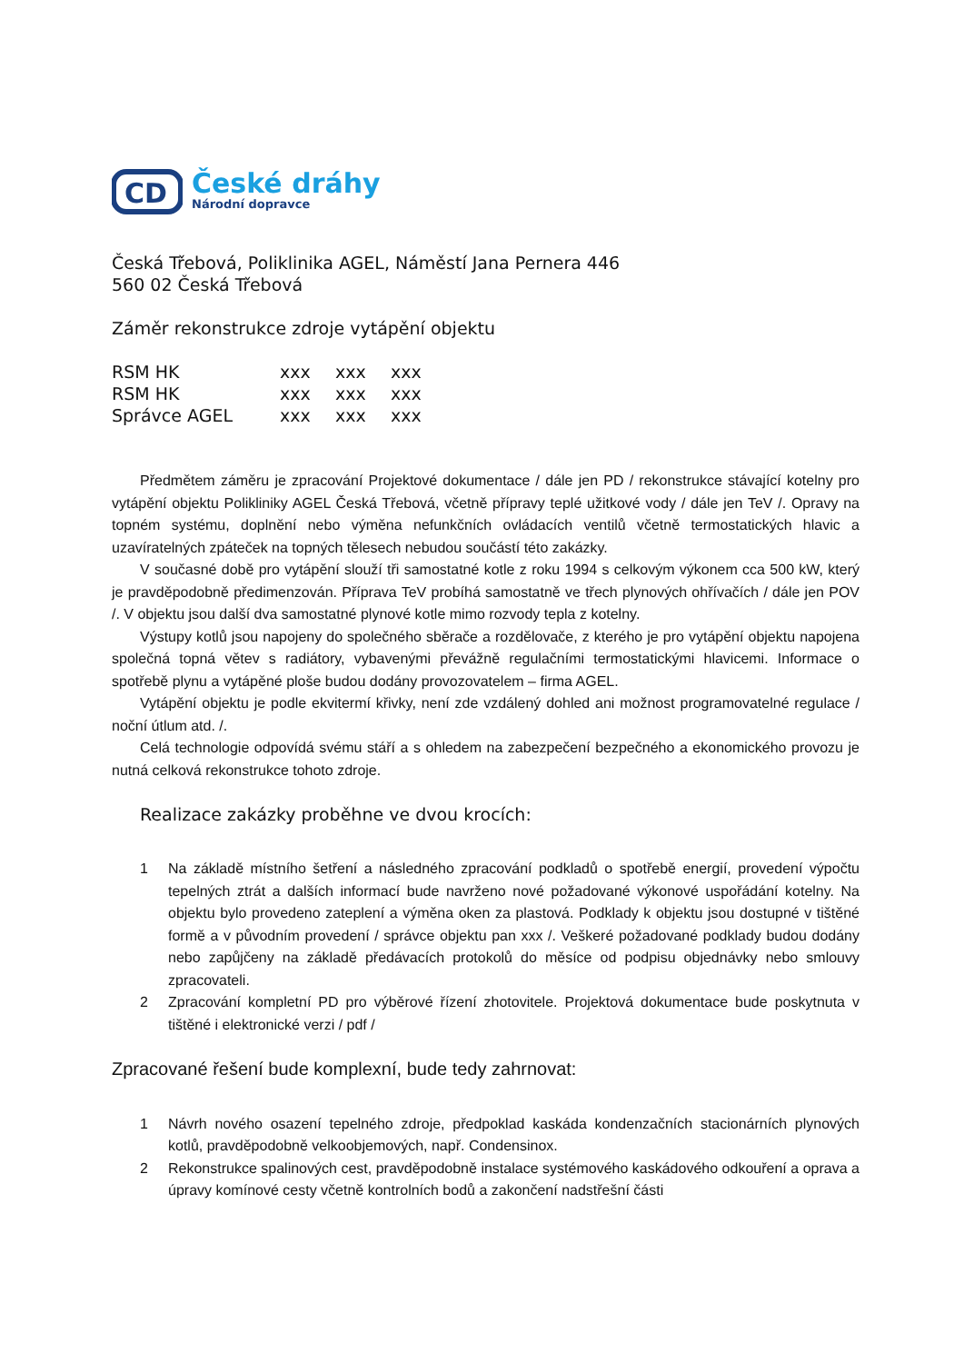CD
České dráhy
Národní dopravce
Česká Třebová, Poliklinika AGEL, Náměstí Jana Pernera 446
560 02 Česká Třebová
Záměr rekonstrukce zdroje vytápění objektu
| RSM HK | xxx | xxx | xxx |
| RSM HK | xxx | xxx | xxx |
| Správce AGEL | xxx | xxx | xxx |
Předmětem záměru je zpracování Projektové dokumentace / dále jen PD / rekonstrukce stávající kotelny pro vytápění objektu Polikliniky AGEL Česká Třebová, včetně přípravy teplé užitkové vody / dále jen TeV /. Opravy na topném systému, doplnění nebo výměna nefunkčních ovládacích ventilů včetně termostatických hlavic a uzavíratelných zpáteček na topných tělesech nebudou součástí této zakázky.
V současné době pro vytápění slouží tři samostatné kotle z roku 1994 s celkovým výkonem cca 500 kW, který je pravděpodobně předimenzován. Příprava TeV probíhá samostatně ve třech plynových ohřívačích / dále jen POV /. V objektu jsou další dva samostatné plynové kotle mimo rozvody tepla z kotelny.
Výstupy kotlů jsou napojeny do společného sběrače a rozdělovače, z kterého je pro vytápění objektu napojena společná topná větev s radiátory, vybavenými převážně regulačními termostatickými hlavicemi. Informace o spotřebě plynu a vytápěné ploše budou dodány provozovatelem – firma AGEL.
Vytápění objektu je podle ekvitermí křivky, není zde vzdálený dohled ani možnost programovatelné regulace / noční útlum atd. /.
Celá technologie odpovídá svému stáří a s ohledem na zabezpečení bezpečného a ekonomického provozu je nutná celková rekonstrukce tohoto zdroje.
Realizace zakázky proběhne ve dvou krocích:
1 Na základě místního šetření a následného zpracování podkladů o spotřebě energií, provedení výpočtu tepelných ztrát a dalších informací bude navrženo nové požadované výkonové uspořádání kotelny. Na objektu bylo provedeno zateplení a výměna oken za plastová. Podklady k objektu jsou dostupné v tištěné formě a v původním provedení / správce objektu pan xxx /. Veškeré požadované podklady budou dodány nebo zapůjčeny na základě předávacích protokolů do měsíce od podpisu objednávky nebo smlouvy zpracovateli.
2 Zpracování kompletní PD pro výběrové řízení zhotovitele. Projektová dokumentace bude poskytnuta v tištěné i elektronické verzi / pdf /
Zpracované řešení bude komplexní, bude tedy zahrnovat:
1 Návrh nového osazení tepelného zdroje, předpoklad kaskáda kondenzačních stacionárních plynových kotlů, pravděpodobně velkoobjemových, např. Condensinox.
2 Rekonstrukce spalinových cest, pravděpodobně instalace systémového kaskádového odkouření a oprava a úpravy komínové cesty včetně kontrolních bodů a zakončení nadstřešní části